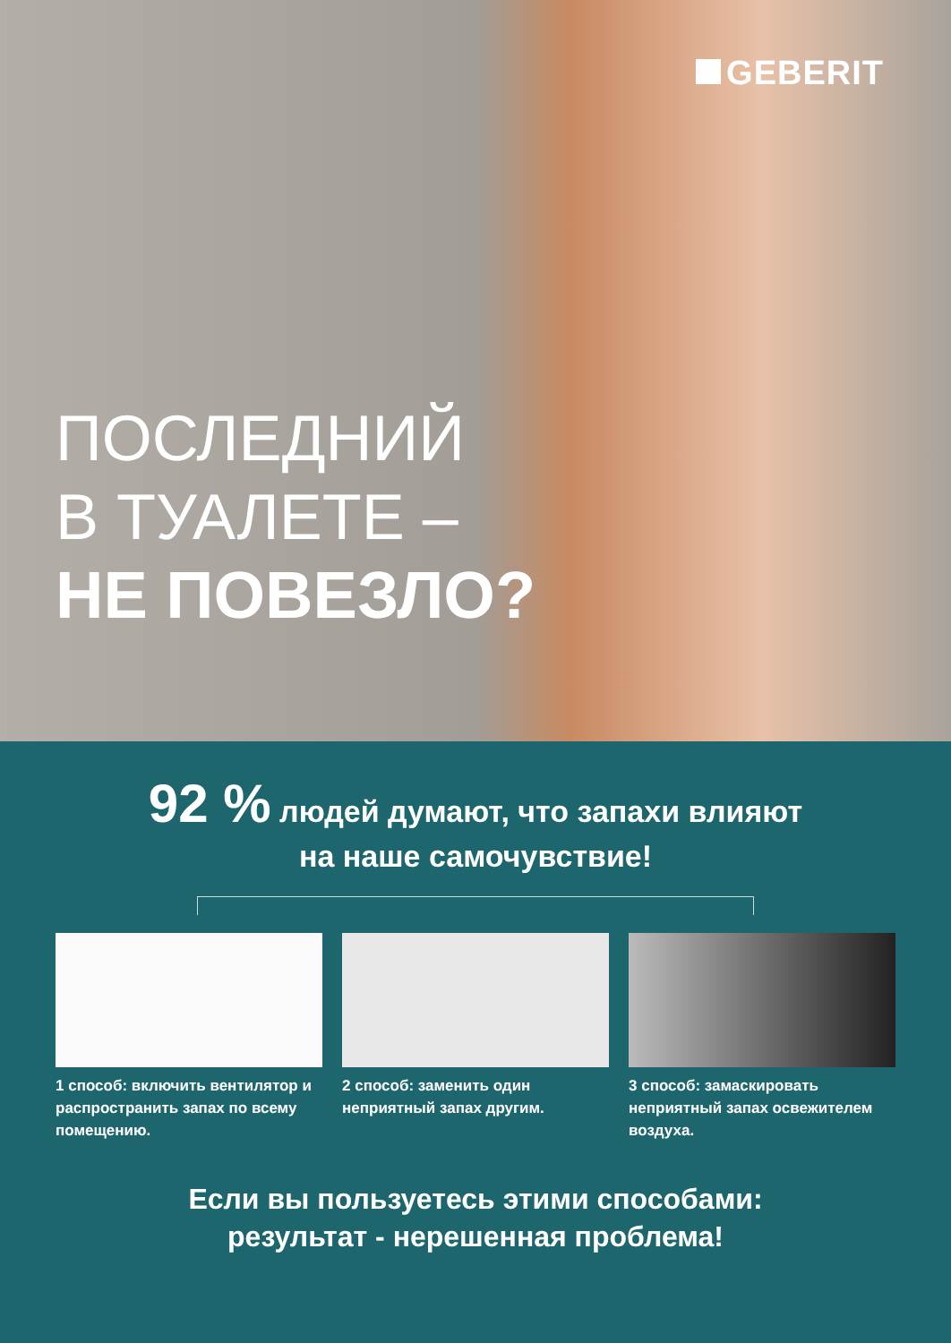GEBERIT
ПОСЛЕДНИЙ
В ТУАЛЕТЕ –
НЕ ПОВЕЗЛО?
92 % людей думают, что запахи влияют
на наше самочувствие!
1 способ: включить вентилятор и распространить запах по всему помещению.
2 способ: заменить один неприятный запах другим.
3 способ: замаскировать неприятный запах освежителем воздуха.
Если вы пользуетесь этими способами:
результат - нерешенная проблема!